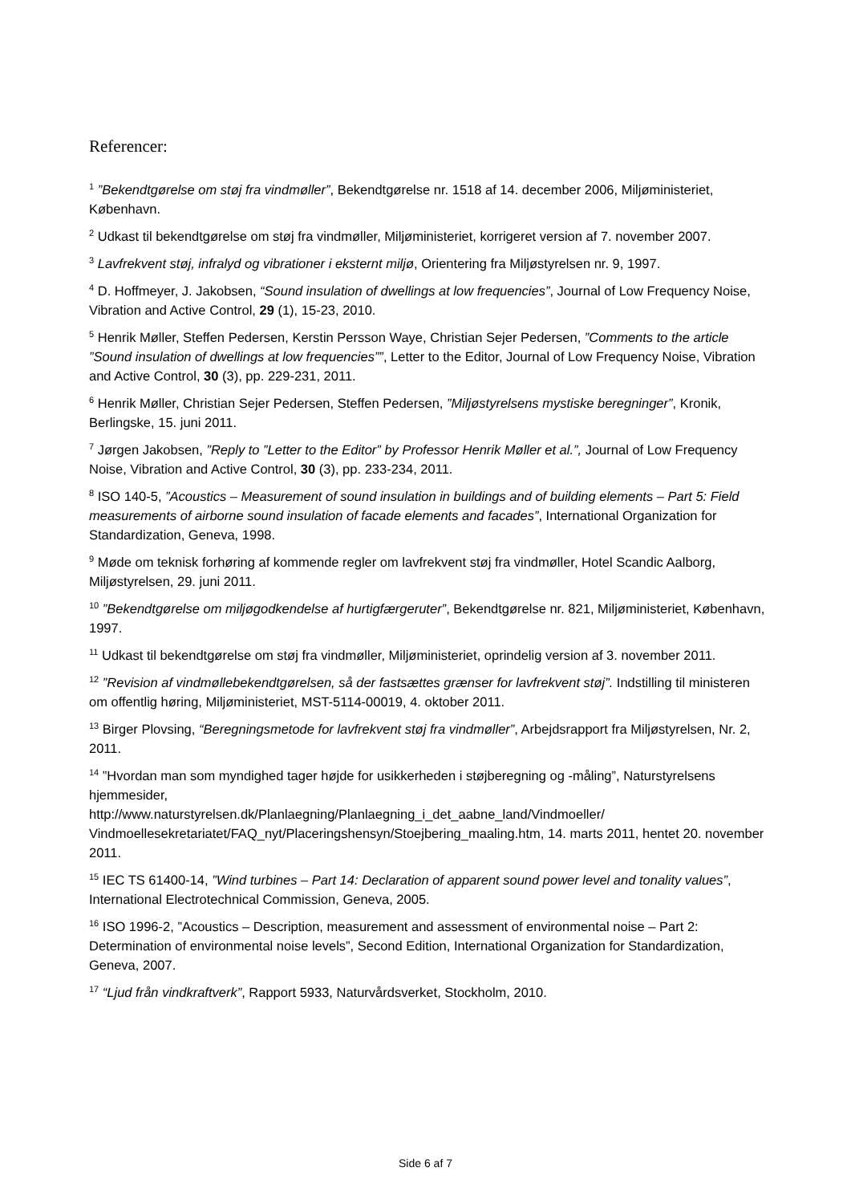Referencer:
<sup>1</sup> ”Bekendtgørelse om støj fra vindmøller”, Bekendtgørelse nr. 1518 af 14. december 2006, Miljøministeriet, København.
<sup>2</sup> Udkast til bekendtgørelse om støj fra vindmøller, Miljøministeriet, korrigeret version af 7. november 2007.
<sup>3</sup> Lavfrekvent støj, infralyd og vibrationer i eksternt miljø, Orientering fra Miljøstyrelsen nr. 9, 1997.
<sup>4</sup> D. Hoffmeyer, J. Jakobsen, “Sound insulation of dwellings at low frequencies”, Journal of Low Frequency Noise, Vibration and Active Control, 29 (1), 15-23, 2010.
<sup>5</sup> Henrik Møller, Steffen Pedersen, Kerstin Persson Waye, Christian Sejer Pedersen, ”Comments to the article ”Sound insulation of dwellings at low frequencies””, Letter to the Editor, Journal of Low Frequency Noise, Vibration and Active Control, 30 (3), pp. 229-231, 2011.
<sup>6</sup> Henrik Møller, Christian Sejer Pedersen, Steffen Pedersen, ”Miljøstyrelsens mystiske beregninger”, Kronik, Berlingske, 15. juni 2011.
<sup>7</sup> Jørgen Jakobsen, ”Reply to ”Letter to the Editor” by Professor Henrik Møller et al.”, Journal of Low Frequency Noise, Vibration and Active Control, 30 (3), pp. 233-234, 2011.
<sup>8</sup> ISO 140-5, ”Acoustics – Measurement of sound insulation in buildings and of building elements – Part 5: Field measurements of airborne sound insulation of facade elements and facades”, International Organization for Standardization, Geneva, 1998.
<sup>9</sup> Møde om teknisk forhøring af kommende regler om lavfrekvent støj fra vindmøller, Hotel Scandic Aalborg, Miljøstyrelsen, 29. juni 2011.
<sup>10</sup> ”Bekendtgørelse om miljøgodkendelse af hurtigfærgeruter”, Bekendtgørelse nr. 821, Miljøministeriet, København, 1997.
<sup>11</sup> Udkast til bekendtgørelse om støj fra vindmøller, Miljøministeriet, oprindelig version af 3. november 2011.
<sup>12</sup> ”Revision af vindmøllebekendtgørelsen, så der fastsættes grænser for lavfrekvent støj”. Indstilling til ministeren om offentlig høring, Miljøministeriet, MST-5114-00019, 4. oktober 2011.
<sup>13</sup> Birger Plovsing, “Beregningsmetode for lavfrekvent støj fra vindmøller”, Arbejdsrapport fra Miljøstyrelsen, Nr. 2, 2011.
<sup>14</sup> ”Hvordan man som myndighed tager højde for usikkerheden i støjberegning og -måling”, Naturstyrelsens hjemmesider,
http://www.naturstyrelsen.dk/Planlaegning/Planlaegning_i_det_aabne_land/Vindmoeller/ Vindmoellesekretariatet/FAQ_nyt/Placeringshensyn/Stoejbering_maaling.htm, 14. marts 2011, hentet 20. november 2011.
<sup>15</sup> IEC TS 61400-14, ”Wind turbines – Part 14: Declaration of apparent sound power level and tonality values”, International Electrotechnical Commission, Geneva, 2005.
<sup>16</sup> ISO 1996-2, ”Acoustics – Description, measurement and assessment of environmental noise – Part 2: Determination of environmental noise levels”, Second Edition, International Organization for Standardization, Geneva, 2007.
<sup>17</sup> “Ljud från vindkraftverk”, Rapport 5933, Naturvårdsverket, Stockholm, 2010.
Side 6 af 7